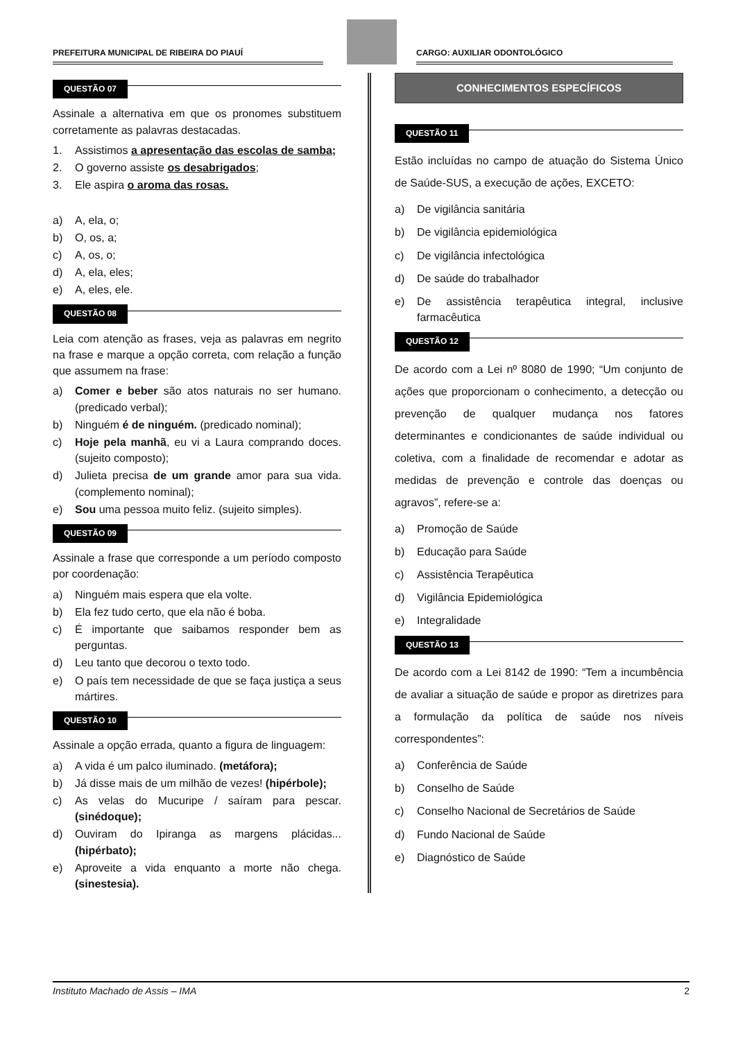PREFEITURA MUNICIPAL DE RIBEIRA DO PIAUÍ
CARGO: AUXILIAR ODONTOLÓGICO
QUESTÃO 07
Assinale a alternativa em que os pronomes substituem corretamente as palavras destacadas.
1. Assistimos a apresentação das escolas de samba;
2. O governo assiste os desabrigados;
3. Ele aspira o aroma das rosas.
a) A, ela, o;
b) O, os, a;
c) A, os, o;
d) A, ela, eles;
e) A, eles, ele.
QUESTÃO 08
Leia com atenção as frases, veja as palavras em negrito na frase e marque a opção correta, com relação a função que assumem na frase:
a) Comer e beber são atos naturais no ser humano. (predicado verbal);
b) Ninguém é de ninguém. (predicado nominal);
c) Hoje pela manhã, eu vi a Laura comprando doces. (sujeito composto);
d) Julieta precisa de um grande amor para sua vida. (complemento nominal);
e) Sou uma pessoa muito feliz. (sujeito simples).
QUESTÃO 09
Assinale a frase que corresponde a um período composto por coordenação:
a) Ninguém mais espera que ela volte.
b) Ela fez tudo certo, que ela não é boba.
c) É importante que saibamos responder bem as perguntas.
d) Leu tanto que decorou o texto todo.
e) O país tem necessidade de que se faça justiça a seus mártires.
QUESTÃO 10
Assinale a opção errada, quanto a figura de linguagem:
a) A vida é um palco iluminado. (metáfora);
b) Já disse mais de um milhão de vezes! (hipérbole);
c) As velas do Mucuripe / saíram para pescar. (sinédoque);
d) Ouviram do Ipiranga as margens plácidas... (hipérbato);
e) Aproveite a vida enquanto a morte não chega. (sinestesia).
CONHECIMENTOS ESPECÍFICOS
QUESTÃO 11
Estão incluídas no campo de atuação do Sistema Único de Saúde-SUS, a execução de ações, EXCETO:
a) De vigilância sanitária
b) De vigilância epidemiológica
c) De vigilância infectológica
d) De saúde do trabalhador
e) De assistência terapêutica integral, inclusive farmacêutica
QUESTÃO 12
De acordo com a Lei nº 8080 de 1990; “Um conjunto de ações que proporcionam o conhecimento, a detecção ou prevenção de qualquer mudança nos fatores determinantes e condicionantes de saúde individual ou coletiva, com a finalidade de recomendar e adotar as medidas de prevenção e controle das doenças ou agravos”, refere-se a:
a) Promoção de Saúde
b) Educação para Saúde
c) Assistência Terapêutica
d) Vigilância Epidemiológica
e) Integralidade
QUESTÃO 13
De acordo com a Lei 8142 de 1990: “Tem a incumbência de avaliar a situação de saúde e propor as diretrizes para a formulação da política de saúde nos níveis correspondentes”:
a) Conferência de Saúde
b) Conselho de Saúde
c) Conselho Nacional de Secretários de Saúde
d) Fundo Nacional de Saúde
e) Diagnóstico de Saúde
Instituto Machado de Assis – IMA 2